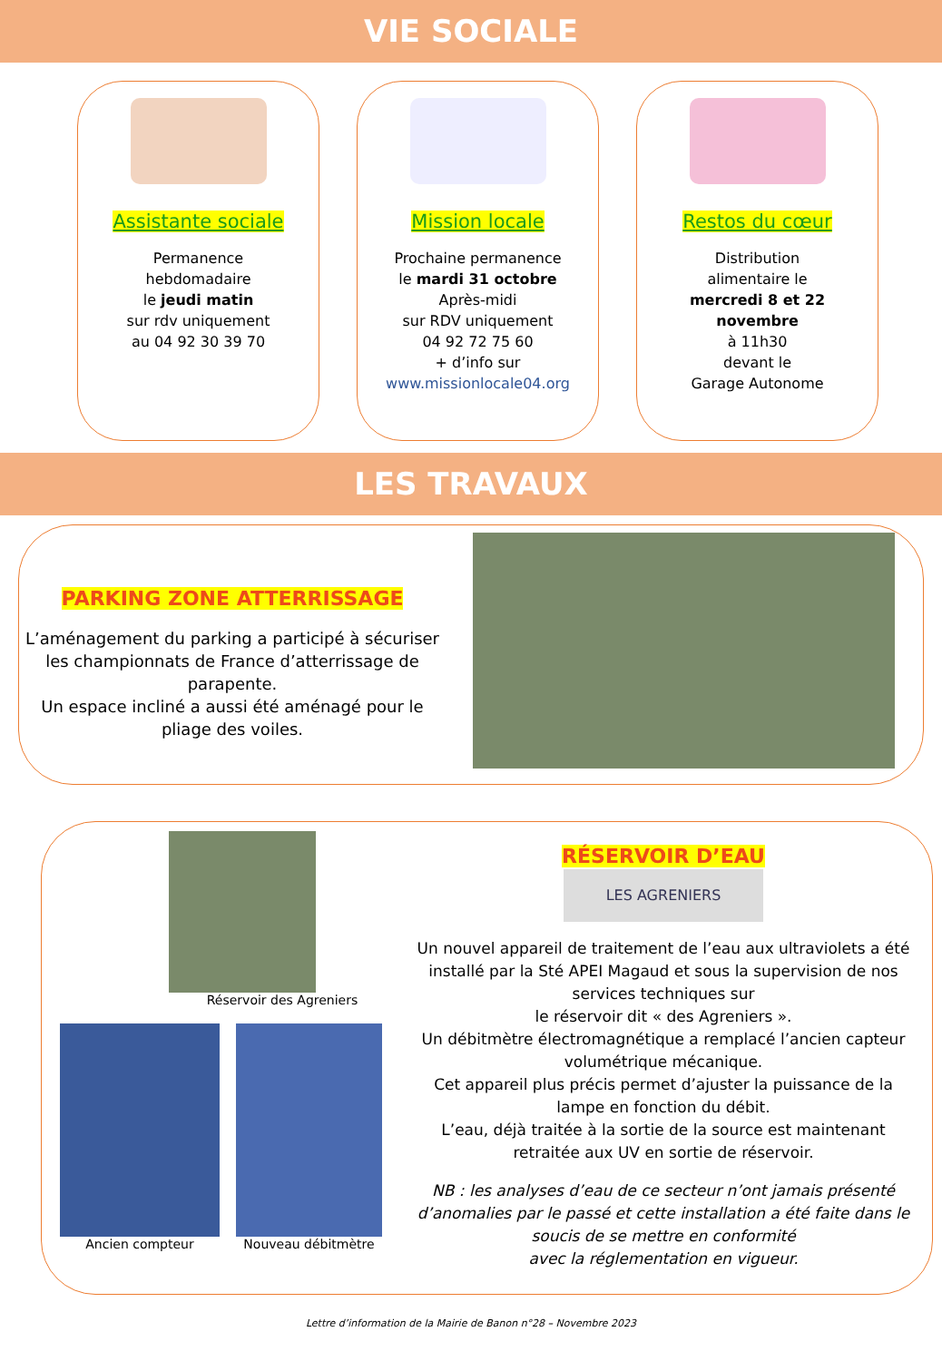VIE SOCIALE
Assistante sociale
Permanence
hebdomadaire
le jeudi matin
sur rdv uniquement
au 04 92 30 39 70
Mission locale
Prochaine permanence
le mardi 31 octobre
Après-midi
sur RDV uniquement
04 92 72 75 60
+ d’info sur
www.missionlocale04.org
Restos du cœur
Distribution
alimentaire le
mercredi 8 et 22
novembre
à 11h30
devant le
Garage Autonome
LES TRAVAUX
PARKING ZONE ATTERRISSAGE
L’aménagement du parking a participé à sécuriser les championnats de France d’atterrissage de parapente.
Un espace incliné a aussi été aménagé pour le pliage des voiles.
Réservoir des Agreniers
Ancien compteur Nouveau débitmètre
RÉSERVOIR D’EAU
LES AGRENIERS
Un nouvel appareil de traitement de l’eau aux ultraviolets a été installé par la Sté APEI Magaud et sous la supervision de nos services techniques sur
le réservoir dit « des Agreniers ».
Un débitmètre électromagnétique a remplacé l’ancien capteur volumétrique mécanique.
Cet appareil plus précis permet d’ajuster la puissance de la lampe en fonction du débit.
L’eau, déjà traitée à la sortie de la source est maintenant retraitée aux UV en sortie de réservoir.
NB : les analyses d’eau de ce secteur n’ont jamais présenté d’anomalies par le passé et cette installation a été faite dans le soucis de se mettre en conformité
avec la réglementation en vigueur.
Lettre d’information de la Mairie de Banon n°28 – Novembre 2023